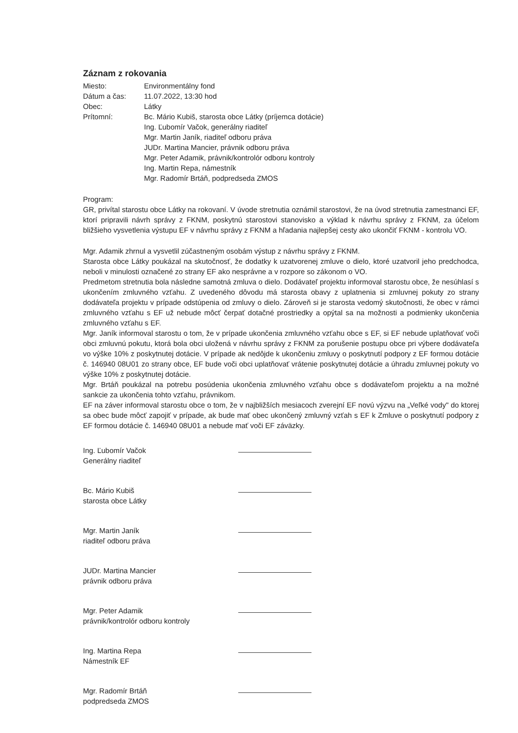Záznam z rokovania
Miesto: Environmentálny fond
Dátum a čas: 11.07.2022, 13:30 hod
Obec: Látky
Prítomní: Bc. Mário Kubiš, starosta obce Látky (príjemca dotácie)
Ing. Ľubomír Vačok, generálny riaditeľ
Mgr. Martin Janík, riaditeľ odboru práva
JUDr. Martina Mancier, právnik odboru práva
Mgr. Peter Adamik, právnik/kontrolór odboru kontroly
Ing. Martin Repa, námestník
Mgr. Radomír Brtáň, podpredseda ZMOS
Program:
GR, privítal starostu obce Látky na rokovaní. V úvode stretnutia oznámil starostovi, že na úvod stretnutia zamestnanci EF, ktorí pripravili návrh správy z FKNM, poskytnú starostovi stanovisko a výklad k návrhu správy z FKNM, za účelom bližšieho vysvetlenia výstupu EF v návrhu správy z FKNM a hľadania najlepšej cesty ako ukončiť FKNM - kontrolu VO.
Mgr. Adamik zhrnul a vysvetlil zúčastneným osobám výstup z návrhu správy z FKNM.
Starosta obce Látky poukázal na skutočnosť, že dodatky k uzatvorenej zmluve o dielo, ktoré uzatvoril jeho predchodca, neboli v minulosti označené zo strany EF ako nesprávne a v rozpore so zákonom o VO.
Predmetom stretnutia bola následne samotná zmluva o dielo. Dodávateľ projektu informoval starostu obce, že nesúhlasí s ukončením zmluvného vzťahu. Z uvedeného dôvodu má starosta obavy z uplatnenia si zmluvnej pokuty zo strany dodávateľa projektu v prípade odstúpenia od zmluvy o dielo. Zároveň si je starosta vedomý skutočnosti, že obec v rámci zmluvného vzťahu s EF už nebude môcť čerpať dotačné prostriedky a opýtal sa na možnosti a podmienky ukončenia zmluvného vzťahu s EF.
Mgr. Janík informoval starostu o tom, že v prípade ukončenia zmluvného vzťahu obce s EF, si EF nebude uplatňovať voči obci zmluvnú pokutu, ktorá bola obci uložená v návrhu správy z FKNM za porušenie postupu obce pri výbere dodávateľa vo výške 10% z poskytnutej dotácie. V prípade ak nedôjde k ukončeniu zmluvy o poskytnutí podpory z EF formou dotácie č. 146940 08U01 zo strany obce, EF bude voči obci uplatňovať vrátenie poskytnutej dotácie a úhradu zmluvnej pokuty vo výške 10% z poskytnutej dotácie.
Mgr. Brtáň poukázal na potrebu posúdenia ukončenia zmluvného vzťahu obce s dodávateľom projektu a na možné sankcie za ukončenia tohto vzťahu, právnikom.
EF na záver informoval starostu obce o tom, že v najbližších mesiacoch zverejní EF novú výzvu na „Veľké vody" do ktorej sa obec bude môcť zapojiť v prípade, ak bude mať obec ukončený zmluvný vzťah s EF k Zmluve o poskytnutí podpory z EF formou dotácie č. 146940 08U01 a nebude mať voči EF záväzky.
Ing. Ľubomír Vačok
Generálny riaditeľ
Bc. Mário Kubiš
starosta obce Látky
Mgr. Martin Janík
riaditeľ odboru práva
JUDr. Martina Mancier
právnik odboru práva
Mgr. Peter Adamik
právnik/kontrolór odboru kontroly
Ing. Martina Repa
Námestník EF
Mgr. Radomír Brtáň
podpredseda ZMOS